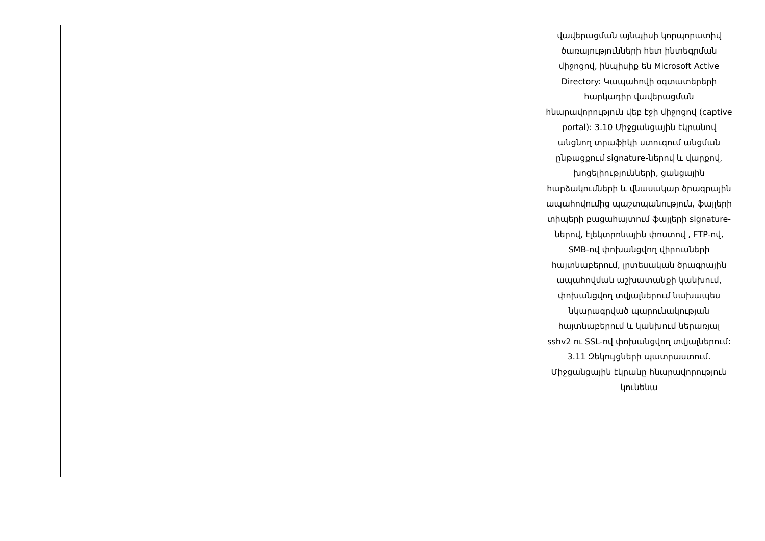| | | | | | վավերացման այնպիսի կորպորատիվ ծառայությունների հետ ինտեգրման միջոցով, ինպիսիք են Microsoft Active Directory: Կապահովի օգտատերերի հարկադիր վավերացման հնարավորություն վեբ էջի միջոցով (captive portal): 3.10 Միջցանցային էկրանով անցնող տրաֆիկի ստուգում անցման ընթացքում signature-ներով և վարքով, խոցելիությունների, ցանցային հարձակումների և վնասակար ծրագրային ապահովումից պաշտպանություն, ֆայլերի տիպերի բացահայտում ֆայլերի signature-ներով, էլեկտրոնային փոստով , FTP-ով, SMB-ով փոխանցվող վիրուսների հայտնաբերում, լրտեսական ծրագրային ապահովման աշխատանքի կանխում, փոխանցվող տվյալներում նախապես նկարագրված պարունակության հայտնաբերում և կանխում ներառյալ sshv2 ու SSL-ով փոխանցվող տվյալներում: 3.11 Զեկույցների պատրաստում. Միջցանցային էկրանը հնարավորություն կունենա |